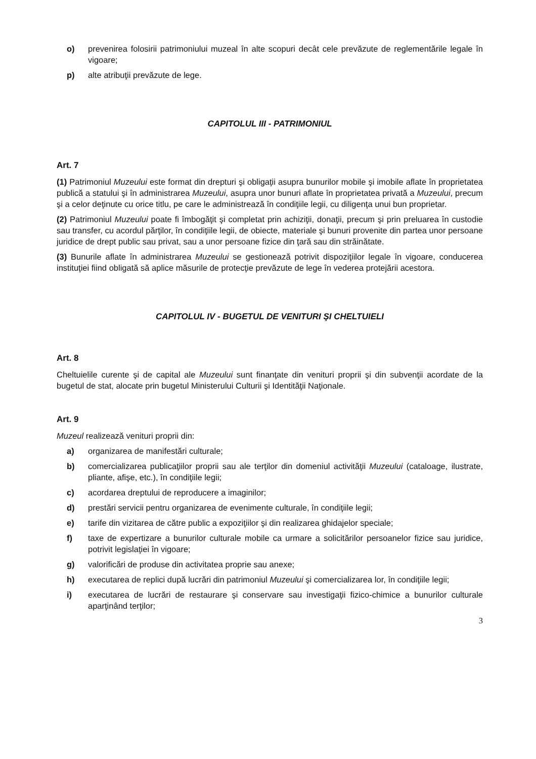o) prevenirea folosirii patrimoniului muzeal în alte scopuri decât cele prevăzute de reglementările legale în vigoare;
p) alte atribuţii prevăzute de lege.
CAPITOLUL III - PATRIMONIUL
Art. 7
(1) Patrimoniul Muzeului este format din drepturi şi obligaţii asupra bunurilor mobile şi imobile aflate în proprietatea publică a statului şi în administrarea Muzeului, asupra unor bunuri aflate în proprietatea privată a Muzeului, precum şi a celor deţinute cu orice titlu, pe care le administrează în condiţiile legii, cu diligenţa unui bun proprietar.
(2) Patrimoniul Muzeului poate fi îmbogăţit şi completat prin achiziţii, donaţii, precum şi prin preluarea în custodie sau transfer, cu acordul părţilor, în condiţiile legii, de obiecte, materiale şi bunuri provenite din partea unor persoane juridice de drept public sau privat, sau a unor persoane fizice din ţară sau din străinătate.
(3) Bunurile aflate în administrarea Muzeului se gestionează potrivit dispoziţiilor legale în vigoare, conducerea instituţiei fiind obligată să aplice măsurile de protecţie prevăzute de lege în vederea protejării acestora.
CAPITOLUL IV - BUGETUL DE VENITURI ŞI CHELTUIELI
Art. 8
Cheltuielile curente şi de capital ale Muzeului sunt finanţate din venituri proprii şi din subvenţii acordate de la bugetul de stat, alocate prin bugetul Ministerului Culturii şi Identităţii Naţionale.
Art. 9
Muzeul realizează venituri proprii din:
a) organizarea de manifestări culturale;
b) comercializarea publicaţiilor proprii sau ale terţilor din domeniul activităţii Muzeului (cataloage, ilustrate, pliante, afişe, etc.), în condiţiile legii;
c) acordarea dreptului de reproducere a imaginilor;
d) prestări servicii pentru organizarea de evenimente culturale, în condiţiile legii;
e) tarife din vizitarea de către public a expoziţiilor şi din realizarea ghidajelor speciale;
f) taxe de expertizare a bunurilor culturale mobile ca urmare a solicitărilor persoanelor fizice sau juridice, potrivit legislaţiei în vigoare;
g) valorificări de produse din activitatea proprie sau anexe;
h) executarea de replici după lucrări din patrimoniul Muzeului şi comercializarea lor, în condiţiile legii;
i) executarea de lucrări de restaurare şi conservare sau investigaţii fizico-chimice a bunurilor culturale aparţinând terţilor;
3